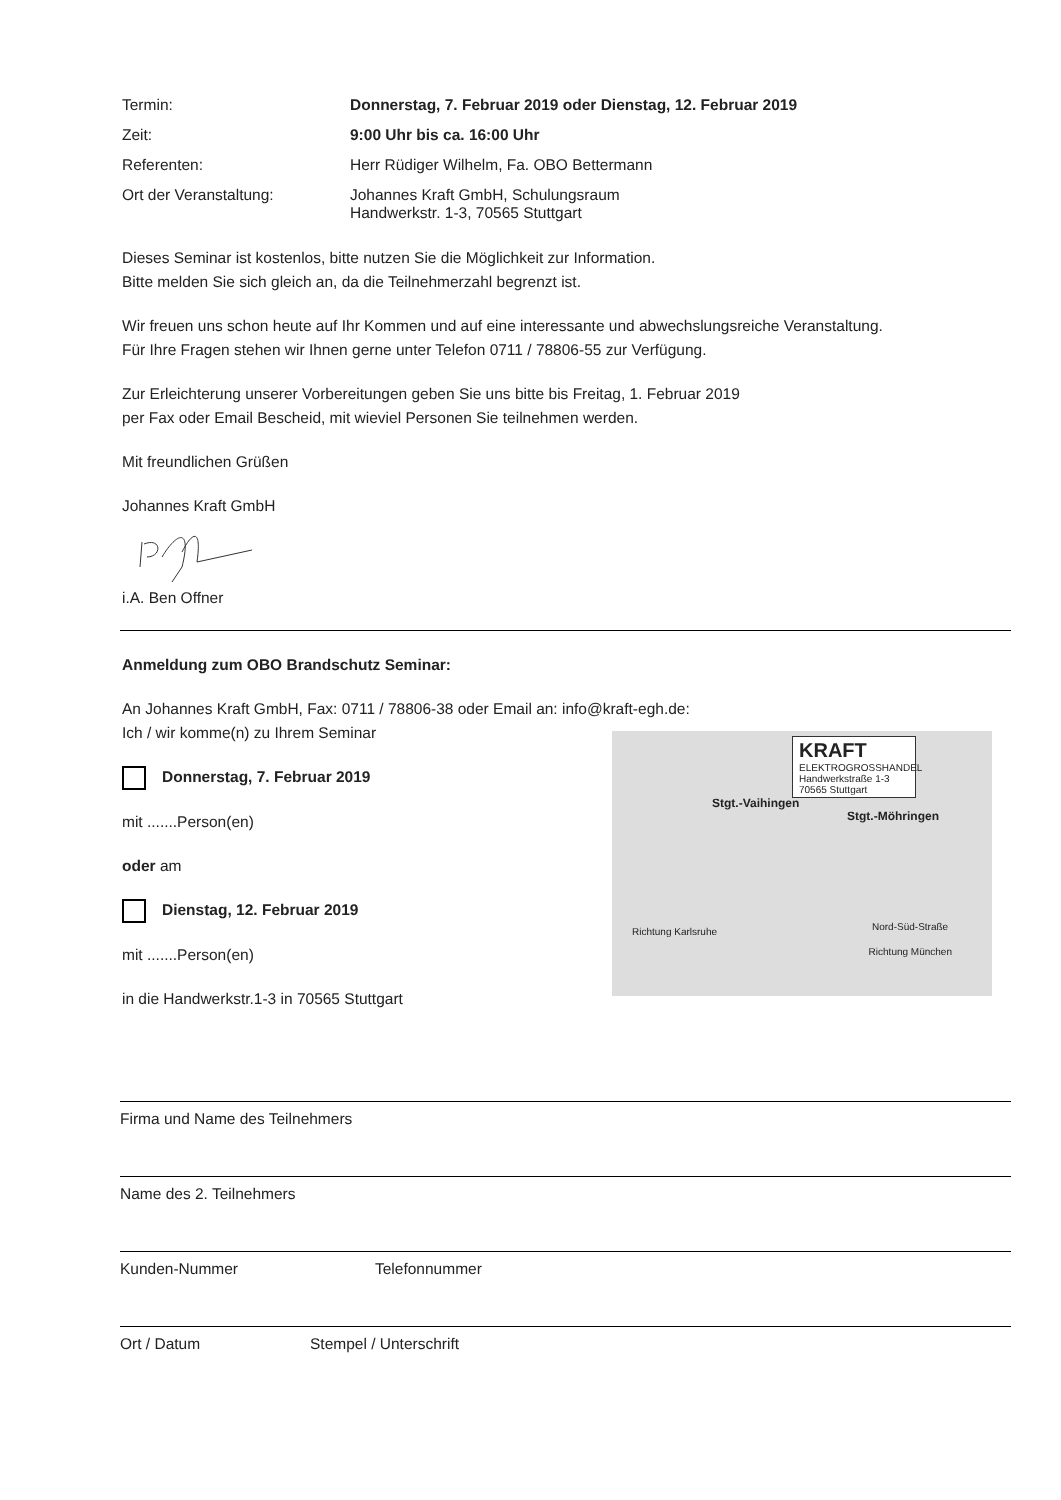Termin: Donnerstag, 7. Februar 2019 oder Dienstag, 12. Februar 2019
Zeit: 9:00 Uhr bis ca. 16:00 Uhr
Referenten: Herr Rüdiger Wilhelm, Fa. OBO Bettermann
Ort der Veranstaltung: Johannes Kraft GmbH, Schulungsraum
Handwerkstr. 1-3, 70565 Stuttgart
Dieses Seminar ist kostenlos, bitte nutzen Sie die Möglichkeit zur Information.
Bitte melden Sie sich gleich an, da die Teilnehmerzahl begrenzt ist.
Wir freuen uns schon heute auf Ihr Kommen und auf eine interessante und abwechslungsreiche Veranstaltung.
Für Ihre Fragen stehen wir Ihnen gerne unter Telefon 0711 / 78806-55 zur Verfügung.
Zur Erleichterung unserer Vorbereitungen geben Sie uns bitte bis Freitag, 1. Februar 2019
per Fax oder Email Bescheid, mit wieviel Personen Sie teilnehmen werden.
Mit freundlichen Grüßen
Johannes Kraft GmbH
i.A. Ben Offner
Anmeldung zum OBO Brandschutz Seminar:
An Johannes Kraft GmbH, Fax: 0711 / 78806-38 oder Email an: info@kraft-egh.de:
Ich / wir komme(n) zu Ihrem Seminar
Donnerstag, 7. Februar 2019
mit .......Person(en)
oder am
Dienstag, 12. Februar 2019
mit .......Person(en)
in die Handwerkstr.1-3 in 70565 Stuttgart
KRAFT
ELEKTROGROSSHANDEL
Handwerkstraße 1-3
70565 Stuttgart
Stgt.-Vaihingen
Stgt.-Möhringen
Richtung Karlsruhe Nord-Süd-Straße
Richtung München
Firma und Name des Teilnehmers
Name des 2. Teilnehmers
Kunden-Nummer Telefonnummer
Ort / Datum Stempel / Unterschrift